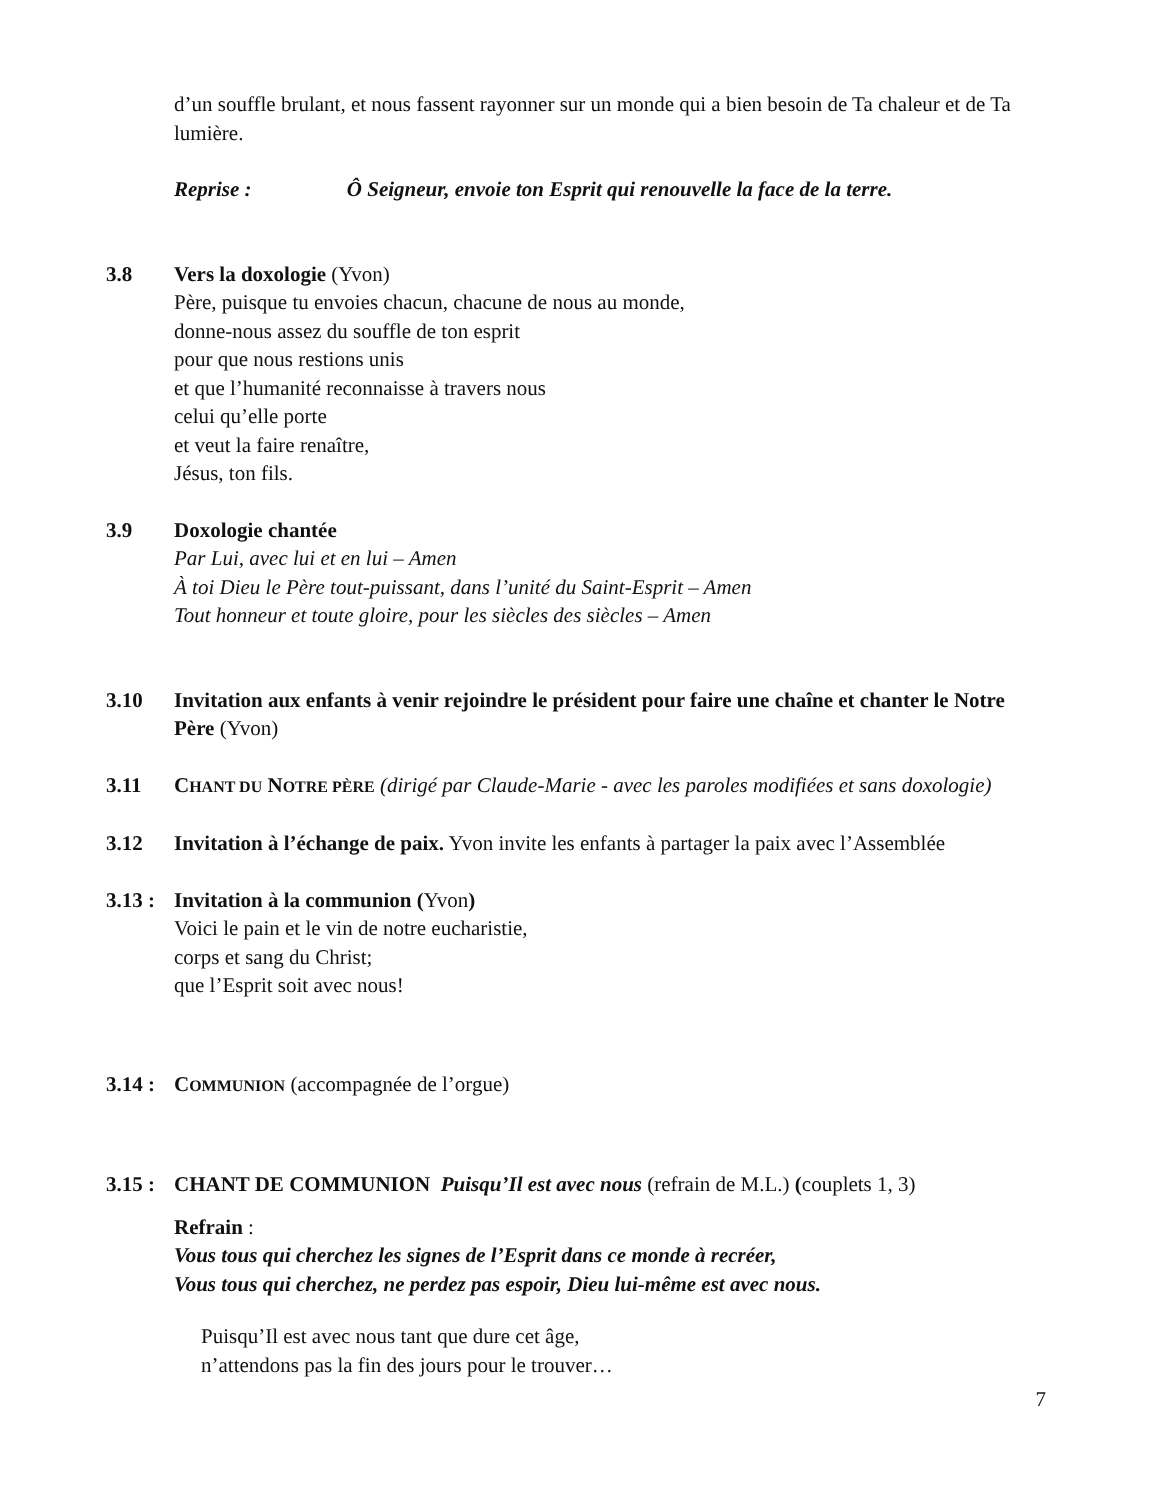d’un souffle brulant, et nous fassent rayonner sur un monde qui a bien besoin de Ta chaleur et de Ta lumière.
Reprise : Ô Seigneur, envoie ton Esprit qui renouvelle la face de la terre.
3.8 Vers la doxologie (Yvon)
Père, puisque tu envoies chacun, chacune de nous au monde,
donne-nous assez du souffle de ton esprit
pour que nous restions unis
et que l’humanité reconnaisse à travers nous
celui qu’elle porte
et veut la faire renaître,
Jésus, ton fils.
3.9 Doxologie chantée
Par Lui, avec lui et en lui – Amen
À toi Dieu le Père tout-puissant, dans l’unité du Saint-Esprit – Amen
Tout honneur et toute gloire, pour les siècles des siècles – Amen
3.10 Invitation aux enfants à venir rejoindre le président pour faire une chaîne et chanter le Notre Père (Yvon)
3.11 CHANT DU NOTRE PÈRE (dirigé par Claude-Marie - avec les paroles modifiées et sans doxologie)
3.12 Invitation à l’échange de paix. Yvon invite les enfants à partager la paix avec l’Assemblée
3.13 :
Invitation à la communion (Yvon)
Voici le pain et le vin de notre eucharistie,
corps et sang du Christ;
que l’Esprit soit avec nous!
3.14 :
COMMUNION (accompagnée de l’orgue)
3.15 :
CHANT DE COMMUNION Puisqu’Il est avec nous (refrain de M.L.) (couplets 1, 3)
Refrain :
Vous tous qui cherchez les signes de l’Esprit dans ce monde à recréer,
Vous tous qui cherchez, ne perdez pas espoir, Dieu lui-même est avec nous.
Puisqu’Il est avec nous tant que dure cet âge,
n’attendons pas la fin des jours pour le trouver…
7